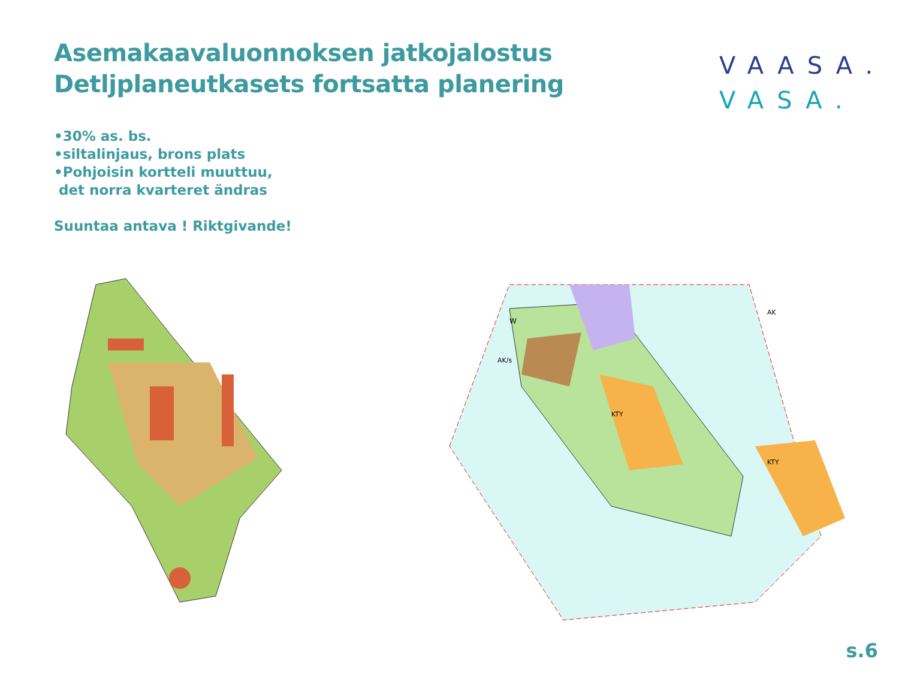Asemakaavaluonnoksen jatkojalostus
Detljplaneutkasets fortsatta planering
VAASA.
VASA.
•30% as. bs.
•siltalinjaus, brons plats
•Pohjoisin kortteli muuttuu,
det norra kvarteret ändras
Suuntaa antava ! Riktgivande!
W
AK/s
KTY
KTY
AK
s.6